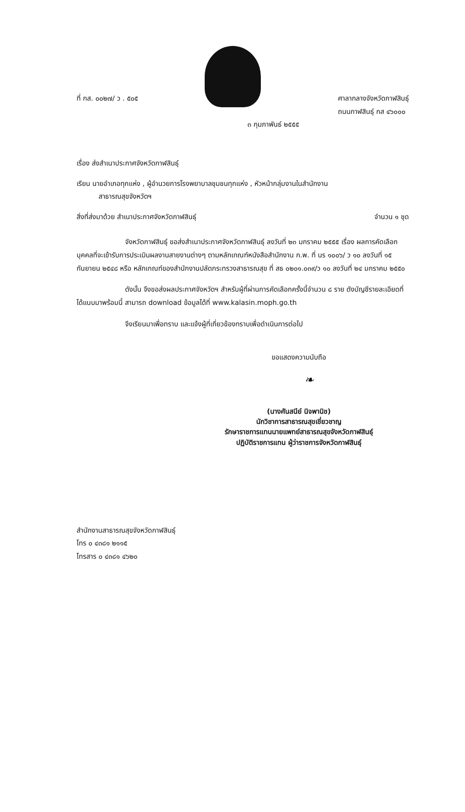ที่ กส. ๐๐๒๗/ ว . ๕๐๕ ศาลากลางจังหวัดกาฬสินธุ์
ถนนกาฬสินธุ์ กส ๔๖๐๐๐
๓ กุมภาพันธ์ ๒๕๕๕
เรื่อง ส่งสำเนาประกาศจังหวัดกาฬสินธุ์
เรียน นายอำเภอทุกแห่ง , ผู้อำนวยการโรงพยาบาลชุมชนทุกแห่ง , หัวหน้ากลุ่มงานในสำนักงาน
สาธารณสุขจังหวัดฯ
สิ่งที่ส่งมาด้วย สำเนาประกาศจังหวัดกาฬสินธุ์ จำนวน ๑ ชุด
จังหวัดกาฬสินธุ์ ขอส่งสำเนาประกาศจังหวัดกาฬสินธุ์ ลงวันที่ ๒๓ มกราคม ๒๕๕๕ เรื่อง ผลการคัดเลือกบุคคลที่จะเข้ารับการประเมินผลงานสายงานต่างๆ ตามหลักเกณฑ์หนังสือสำนักงาน ก.พ. ที่ นร ๑๐๐๖/ ว ๑๐ ลงวันที่ ๑๕ กันยายน ๒๕๔๘ หรือ หลักเกณฑ์ของสำนักงานปลัดกระทรวงสาธารณสุข ที่ สธ ๐๒๐๑.๐๓๙/ว ๑๐ ลงวันที่ ๒๔ มกราคม ๒๕๕๐
ดังนั้น จึงขอส่งผลประกาศจังหวัดฯ สำหรับผู้ที่ผ่านการคัดเลือกครั้งนี้จำนวน ๘ ราย ดังบัญชีรายละเอียดที่ได้แนบมาพร้อมนี้ สามารถ download ข้อมูลได้ที่ www.kalasin.moph.go.th
จึงเรียนมาเพื่อทราบ และแจ้งผู้ที่เกี่ยวข้องทราบเพื่อดำเนินการต่อไป
ขอแสดงความนับถือ
❧
(นางศันสนีย์ นิจพานิช)
นักวิชาการสาธารณสุขเชี่ยวชาญ
รักษาราชการแทนนายแพทย์สาธารณสุขจังหวัดกาฬสินธุ์
ปฏิบัติราชการแทน ผู้ว่าราชการจังหวัดกาฬสินธุ์
สำนักงานสาธารณสุขจังหวัดกาฬสินธุ์
โทร ๐ ๔๓๘๑ ๒๑๑๕
โทรสาร ๐ ๔๓๘๑ ๔๖๒๐